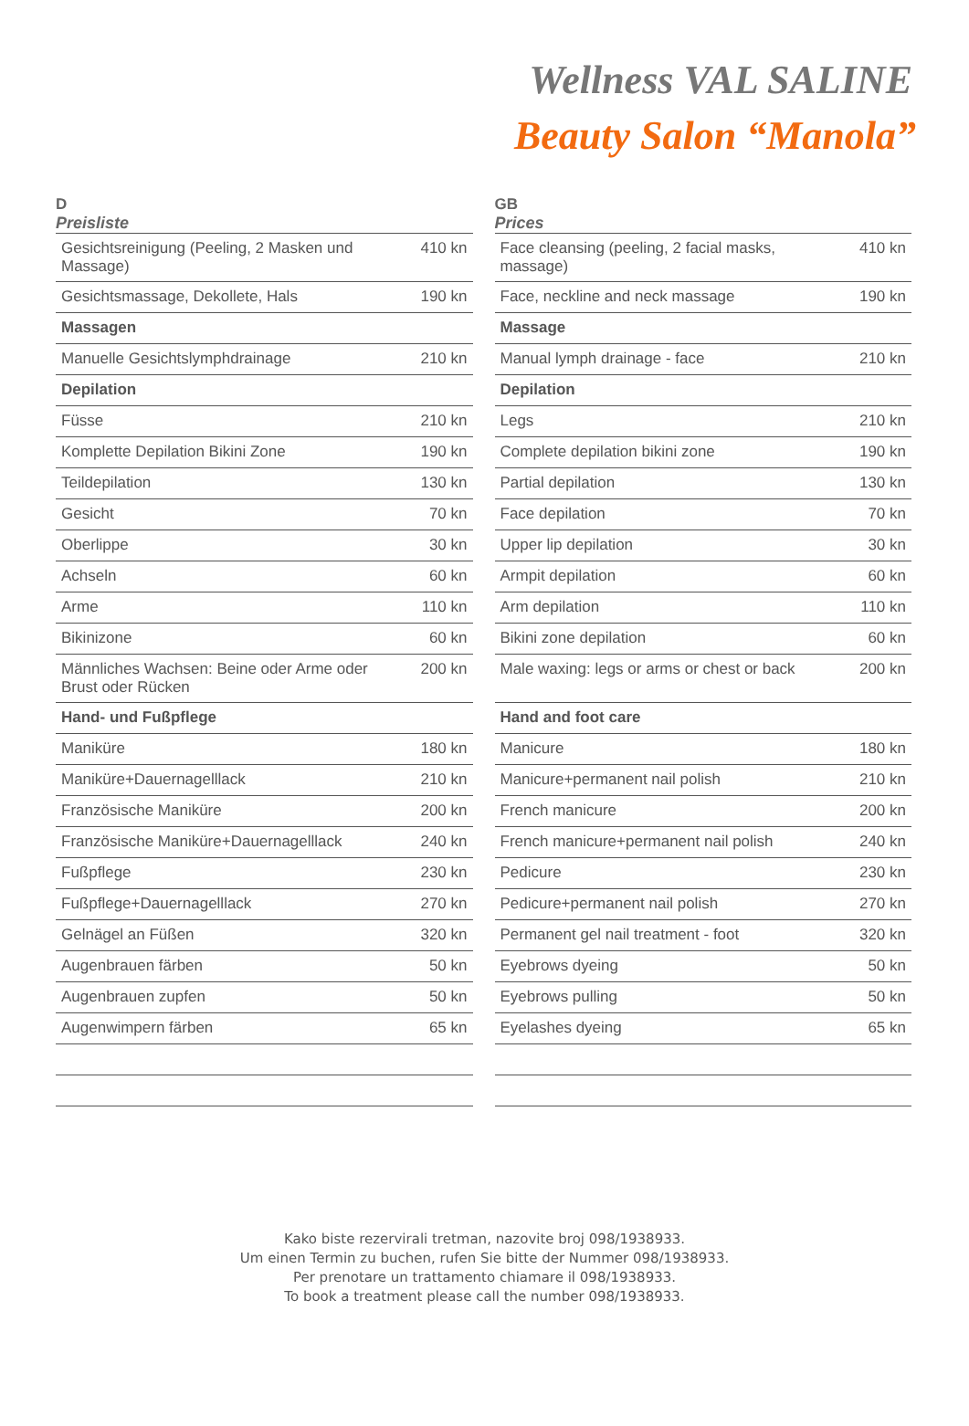Wellness VAL SALINE
Beauty Salon “Manola”
D
Preisliste
| Gesichtsreinigung (Peeling, 2 Masken und Massage) | 410 kn |
| Gesichtsmassage, Dekollete, Hals | 190 kn |
| Massagen | |
| Manuelle Gesichtslymphdrainage | 210 kn |
| Depilation | |
| Füsse | 210 kn |
| Komplette Depilation Bikini Zone | 190 kn |
| Teildepilation | 130 kn |
| Gesicht | 70 kn |
| Oberlippe | 30 kn |
| Achseln | 60 kn |
| Arme | 110 kn |
| Bikinizone | 60 kn |
| Männliches Wachsen: Beine oder Arme oder Brust oder Rücken | 200 kn |
| Hand- und Fußpflege | |
| Maniküre | 180 kn |
| Maniküre+Dauernagelllack | 210 kn |
| Französische Maniküre | 200 kn |
| Französische Maniküre+Dauernagelllack | 240 kn |
| Fußpflege | 230 kn |
| Fußpflege+Dauernagelllack | 270 kn |
| Gelnägel an Füßen | 320 kn |
| Augenbrauen färben | 50 kn |
| Augenbrauen zupfen | 50 kn |
| Augenwimpern färben | 65 kn |
GB
Prices
| Face cleansing (peeling, 2 facial masks, massage) | 410 kn |
| Face, neckline and neck massage | 190 kn |
| Massage | |
| Manual lymph drainage - face | 210 kn |
| Depilation | |
| Legs | 210 kn |
| Complete depilation bikini zone | 190 kn |
| Partial depilation | 130 kn |
| Face depilation | 70 kn |
| Upper lip depilation | 30 kn |
| Armpit depilation | 60 kn |
| Arm depilation | 110 kn |
| Bikini zone depilation | 60 kn |
| Male waxing: legs or arms or chest or back | 200 kn |
| Hand and foot care | |
| Manicure | 180 kn |
| Manicure+permanent nail polish | 210 kn |
| French manicure | 200 kn |
| French manicure+permanent nail polish | 240 kn |
| Pedicure | 230 kn |
| Pedicure+permanent nail polish | 270 kn |
| Permanent gel nail treatment - foot | 320 kn |
| Eyebrows dyeing | 50 kn |
| Eyebrows pulling | 50 kn |
| Eyelashes dyeing | 65 kn |
Kako biste rezervirali tretman, nazovite broj 098/1938933.
Um einen Termin zu buchen, rufen Sie bitte der Nummer 098/1938933.
Per prenotare un trattamento chiamare il 098/1938933.
To book a treatment please call the number 098/1938933.